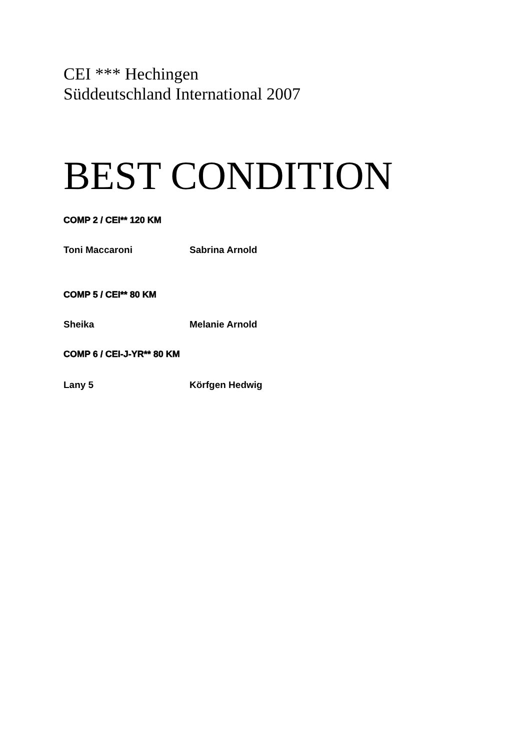CEI *** Hechingen
Süddeutschland International 2007
BEST CONDITION
COMP 2 / CEI** 120 KM
Toni Maccaroni Sabrina Arnold
COMP 5 / CEI** 80 KM
Sheika Melanie Arnold
COMP 6 / CEI-J-YR** 80 KM
Lany 5 Körfgen Hedwig